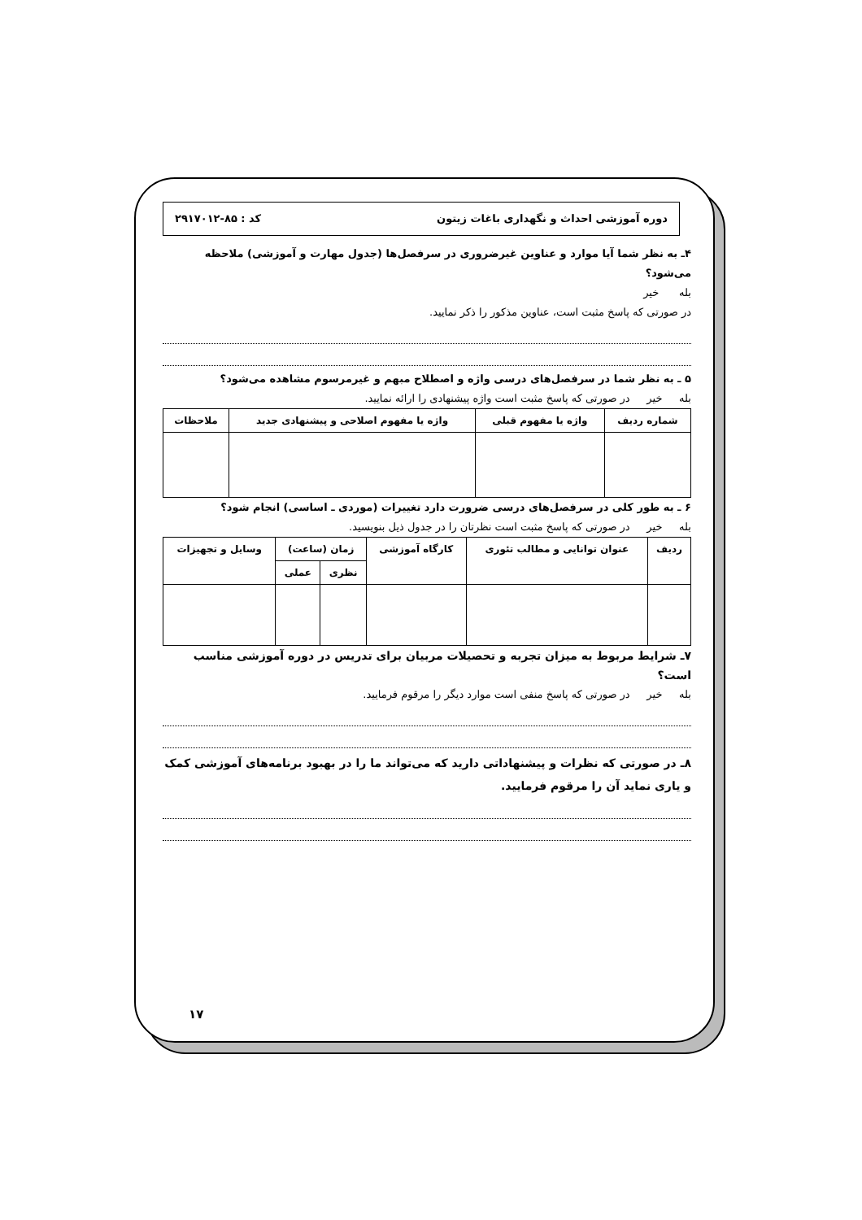دوره آموزشی احداث و نگهداری باغات زیتون کد : ۸۵-۲۹۱۷۰۱۲
۴ـ به نظر شما آیا موارد و عناوین غیرضروری در سرفصل‌ها (جدول مهارت و آموزشی) ملاحظه می‌شود؟
بله خیر
در صورتی که پاسخ مثبت است، عناوین مذکور را ذکر نمایید.
۵ ـ به نظر شما در سرفصل‌های درسی واژه و اصطلاح مبهم و غیرمرسوم مشاهده می‌شود؟
بله خیر در صورتی که پاسخ مثبت است واژه پیشنهادی را ارائه نمایید.
| شماره ردیف | واژه یا مفهوم قبلی | واژه یا مفهوم اصلاحی و پیشنهادی جدید | ملاحظات |
| --- | --- | --- | --- |
۶ ـ به طور کلی در سرفصل‌های درسی ضرورت دارد تغییرات (موردی ـ اساسی) انجام شود؟
بله خیر در صورتی که پاسخ مثبت است نظرتان را در جدول ذیل بنویسید.
| ردیف | عنوان توانایی و مطالب تئوری | کارگاه آموزشی | زمان (ساعت) | | وسایل و تجهیزات |
| --- | --- | --- | --- | --- | --- |
| | | | نظری | عملی | |
۷ـ شرایط مربوط به میزان تجربه و تحصیلات مربیان برای تدریس در دوره آموزشی مناسب است؟
بله خیر در صورتی که پاسخ منفی است موارد دیگر را مرقوم فرمایید.
۸ـ در صورتی که نظرات و پیشنهاداتی دارید که می‌تواند ما را در بهبود برنامه‌های آموزشی کمک و یاری نماید آن را مرقوم فرمایید.
۱۷